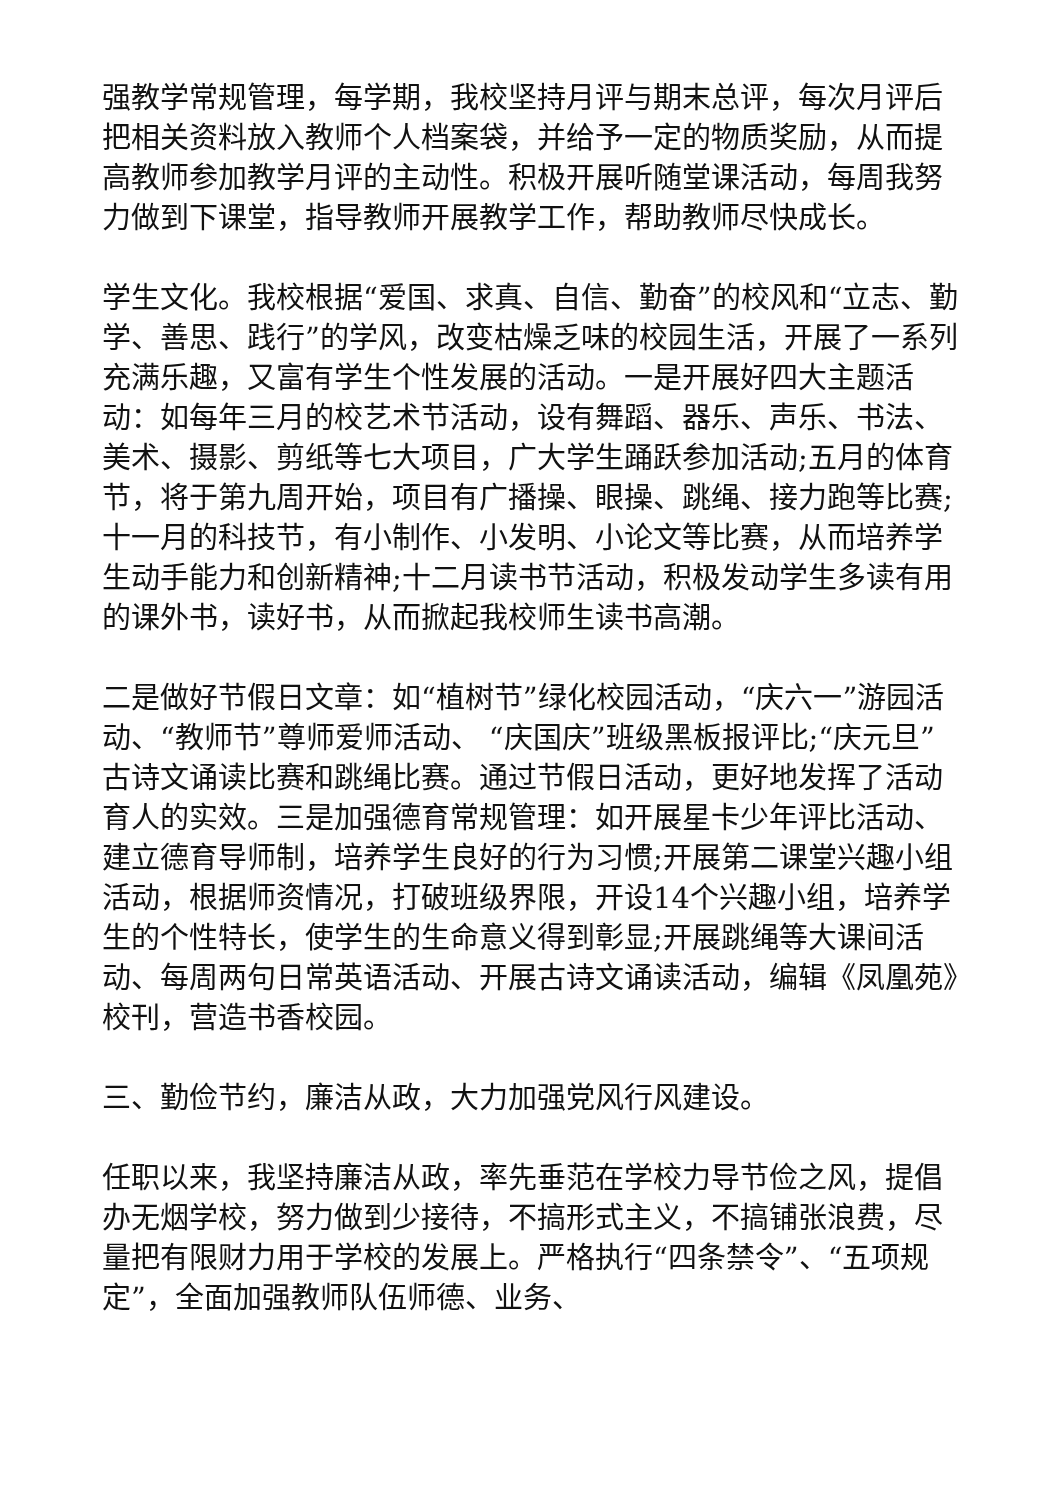强教学常规管理，每学期，我校坚持月评与期末总评，每次月评后把相关资料放入教师个人档案袋，并给予一定的物质奖励，从而提高教师参加教学月评的主动性。积极开展听随堂课活动，每周我努力做到下课堂，指导教师开展教学工作，帮助教师尽快成长。
学生文化。我校根据“爱国、求真、自信、勤奋”的校风和“立志、勤学、善思、践行”的学风，改变枯燥乏味的校园生活，开展了一系列充满乐趣，又富有学生个性发展的活动。一是开展好四大主题活动：如每年三月的校艺术节活动，设有舞蹈、器乐、声乐、书法、美术、摄影、剪纸等七大项目，广大学生踊跃参加活动;五月的体育节，将于第九周开始，项目有广播操、眼操、跳绳、接力跑等比赛;十一月的科技节，有小制作、小发明、小论文等比赛，从而培养学生动手能力和创新精神;十二月读书节活动，积极发动学生多读有用的课外书，读好书，从而掀起我校师生读书高潮。
二是做好节假日文章：如“植树节”绿化校园活动，“庆六一”游园活动、“教师节”尊师爱师活动、 “庆国庆”班级黑板报评比;“庆元旦”古诗文诵读比赛和跳绳比赛。通过节假日活动，更好地发挥了活动育人的实效。三是加强德育常规管理：如开展星卡少年评比活动、建立德育导师制，培养学生良好的行为习惯;开展第二课堂兴趣小组活动，根据师资情况，打破班级界限，开设14个兴趣小组，培养学生的个性特长，使学生的生命意义得到彰显;开展跳绳等大课间活动、每周两句日常英语活动、开展古诗文诵读活动，编辑《凤凰苑》校刊，营造书香校园。
三、勤俭节约，廉洁从政，大力加强党风行风建设。
任职以来，我坚持廉洁从政，率先垂范在学校力导节俭之风，提倡办无烟学校，努力做到少接待，不搞形式主义，不搞铺张浪费，尽量把有限财力用于学校的发展上。严格执行“四条禁令”、“五项规定”，全面加强教师队伍师德、业务、